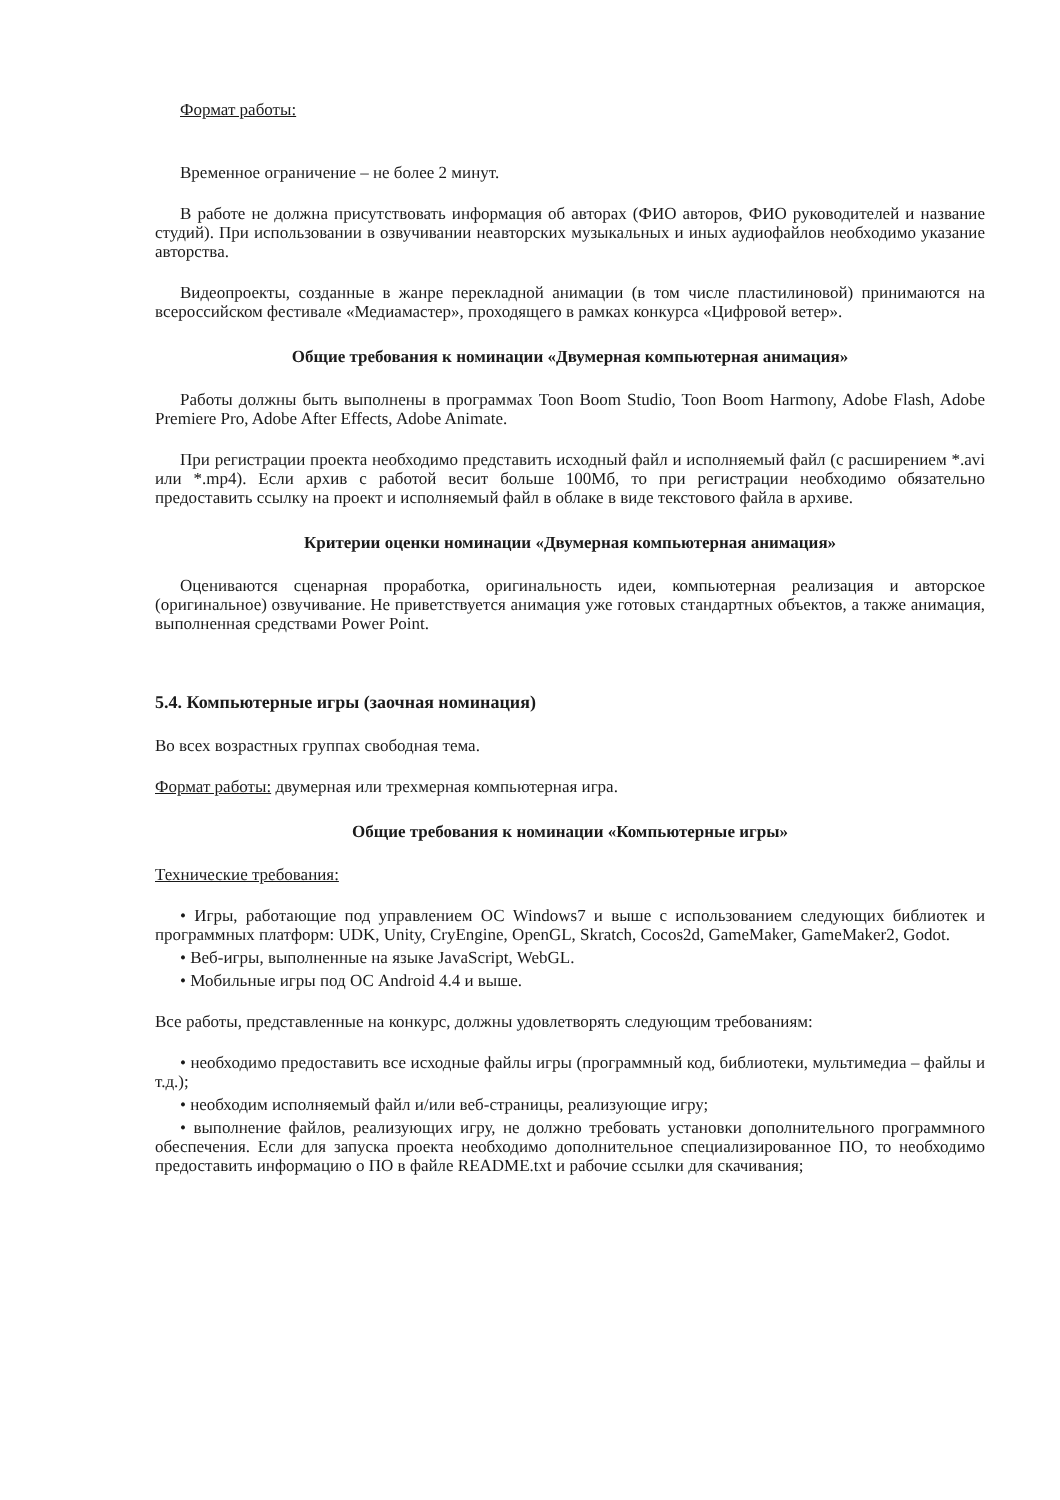Формат работы:
Временное ограничение – не более 2 минут.
В работе не должна присутствовать информация об авторах (ФИО авторов, ФИО руководителей и название студий). При использовании в озвучивании неавторских музыкальных и иных аудиофайлов необходимо указание авторства.
Видеопроекты, созданные в жанре перекладной анимации (в том числе пластилиновой) принимаются на всероссийском фестивале «Медиамастер», проходящего в рамках конкурса «Цифровой ветер».
Общие требования к номинации «Двумерная компьютерная анимация»
Работы должны быть выполнены в программах Toon Boom Studio, Toon Boom Harmony, Adobe Flash, Adobe Premiere Pro, Adobe After Effects, Adobe Animate.
При регистрации проекта необходимо представить исходный файл и исполняемый файл (с расширением *.avi или *.mp4). Если архив с работой весит больше 100Мб, то при регистрации необходимо обязательно предоставить ссылку на проект и исполняемый файл в облаке в виде текстового файла в архиве.
Критерии оценки номинации «Двумерная компьютерная анимация»
Оцениваются сценарная проработка, оригинальность идеи, компьютерная реализация и авторское (оригинальное) озвучивание. Не приветствуется анимация уже готовых стандартных объектов, а также анимация, выполненная средствами Power Point.
5.4. Компьютерные игры (заочная номинация)
Во всех возрастных группах свободная тема.
Формат работы: двумерная или трехмерная компьютерная игра.
Общие требования к номинации «Компьютерные игры»
Технические требования:
• Игры, работающие под управлением ОС Windows7 и выше с использованием следующих библиотек и программных платформ: UDK, Unity, CryEngine, OpenGL, Skratch, Cocos2d, GameMaker, GameMaker2, Godot.
• Веб-игры, выполненные на языке JavaScript, WebGL.
• Мобильные игры под ОС Android 4.4 и выше.
Все работы, представленные на конкурс, должны удовлетворять следующим требованиям:
• необходимо предоставить все исходные файлы игры (программный код, библиотеки, мультимедиа – файлы и т.д.);
• необходим исполняемый файл и/или веб-страницы, реализующие игру;
• выполнение файлов, реализующих игру, не должно требовать установки дополнительного программного обеспечения. Если для запуска проекта необходимо дополнительное специализированное ПО, то необходимо предоставить информацию о ПО в файле README.txt и рабочие ссылки для скачивания;